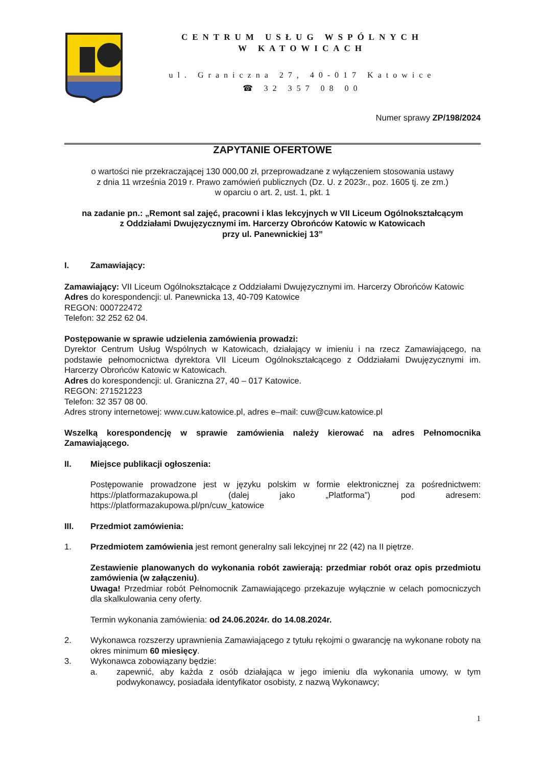CENTRUM USŁUG WSPÓLNYCH
W KATOWICACH
ul. Graniczna 27, 40-017 Katowice
☎ 32 357 08 00
Numer sprawy ZP/198/2024
ZAPYTANIE OFERTOWE
o wartości nie przekraczającej 130 000,00 zł, przeprowadzane z wyłączeniem stosowania ustawy
z dnia 11 września 2019 r. Prawo zamówień publicznych (Dz. U. z 2023r., poz. 1605 tj. ze zm.)
w oparciu o art. 2, ust. 1, pkt. 1
na zadanie pn.: „Remont sal zajęć, pracowni i klas lekcyjnych w VII Liceum Ogólnokształcącym
z Oddziałami Dwujęzycznymi im. Harcerzy Obrońców Katowic w Katowicach
przy ul. Panewnickiej 13”
I. Zamawiający:
Zamawiający: VII Liceum Ogólnokształcące z Oddziałami Dwujęzycznymi im. Harcerzy Obrońców Katowic
Adres do korespondencji: ul. Panewnicka 13, 40-709 Katowice
REGON: 000722472
Telefon: 32 252 62 04.
Postępowanie w sprawie udzielenia zamówienia prowadzi:
Dyrektor Centrum Usług Wspólnych w Katowicach, działający w imieniu i na rzecz Zamawiającego, na podstawie pełnomocnictwa dyrektora VII Liceum Ogólnokształcącego z Oddziałami Dwujęzycznymi im. Harcerzy Obrońców Katowic w Katowicach.
Adres do korespondencji: ul. Graniczna 27, 40 – 017 Katowice.
REGON: 271521223
Telefon: 32 357 08 00.
Adres strony internetowej: www.cuw.katowice.pl, adres e–mail: cuw@cuw.katowice.pl
Wszelką korespondencję w sprawie zamówienia należy kierować na adres Pełnomocnika Zamawiającego.
II. Miejsce publikacji ogłoszenia:
Postępowanie prowadzone jest w języku polskim w formie elektronicznej za pośrednictwem: https://platformazakupowa.pl (dalej jako „Platforma”) pod adresem: https://platformazakupowa.pl/pn/cuw_katowice
III. Przedmiot zamówienia:
1. Przedmiotem zamówienia jest remont generalny sali lekcyjnej nr 22 (42) na II piętrze.
Zestawienie planowanych do wykonania robót zawierają: przedmiar robót oraz opis przedmiotu zamówienia (w załączeniu).
Uwaga! Przedmiar robót Pełnomocnik Zamawiającego przekazuje wyłącznie w celach pomocniczych dla skalkulowania ceny oferty.
Termin wykonania zamówienia: od 24.06.2024r. do 14.08.2024r.
2. Wykonawca rozszerzy uprawnienia Zamawiającego z tytułu rękojmi o gwarancję na wykonane roboty na okres minimum 60 miesięcy.
3. Wykonawca zobowiązany będzie:
a. zapewnić, aby każda z osób działająca w jego imieniu dla wykonania umowy, w tym podwykonawcy, posiadała identyfikator osobisty, z nazwą Wykonawcy;
1